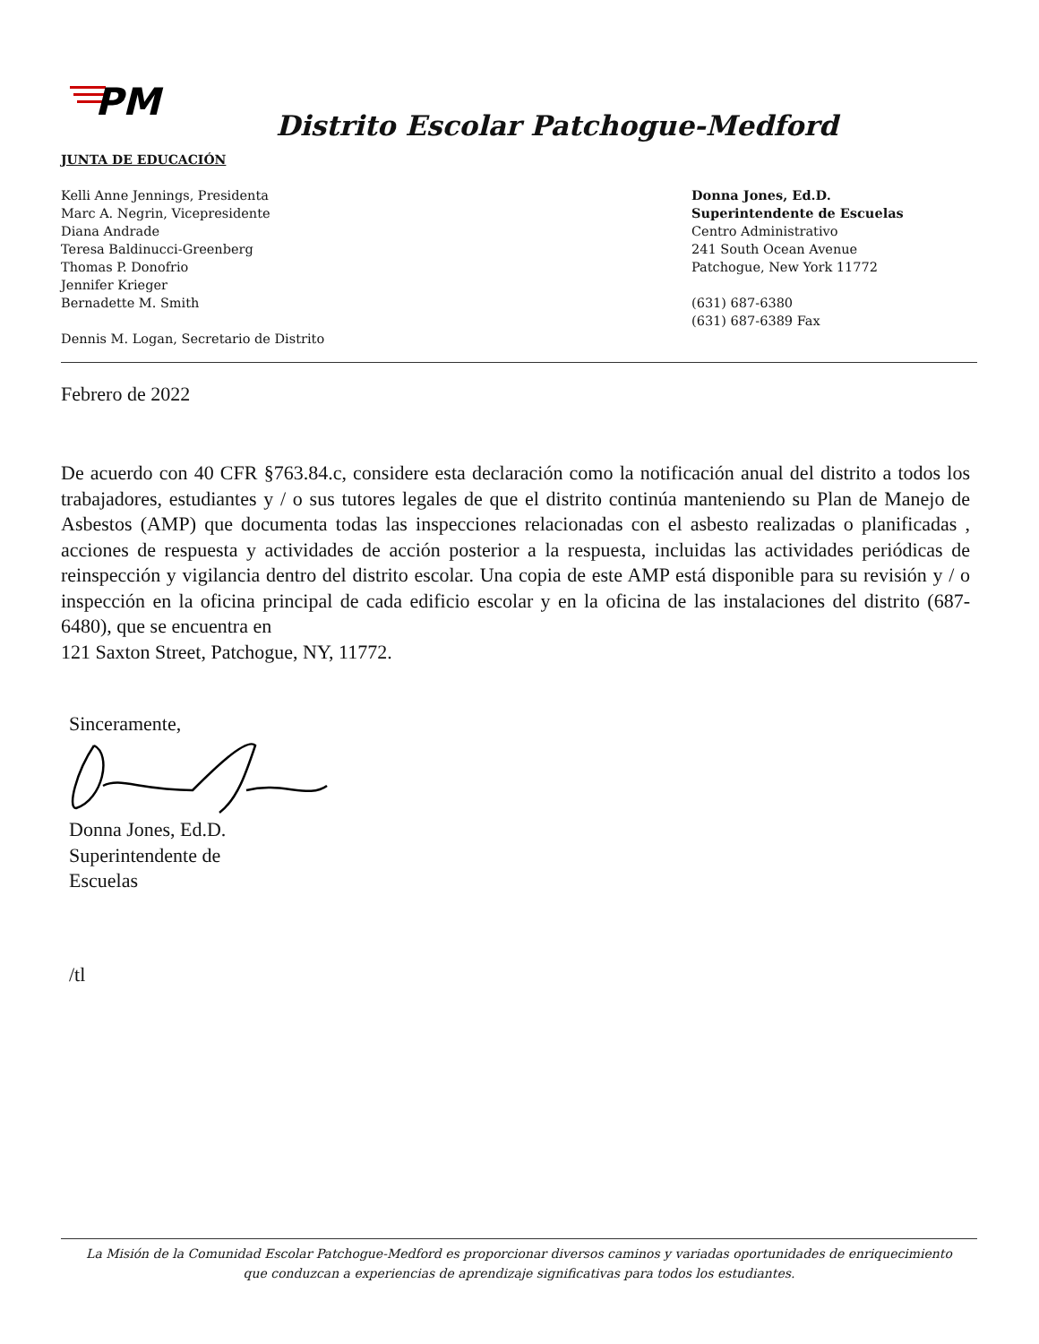PM
Distrito Escolar Patchogue-Medford
JUNTA DE EDUCACIÓN
Kelli Anne Jennings, Presidenta
Marc A. Negrin, Vicepresidente
Diana Andrade
Teresa Baldinucci-Greenberg
Thomas P. Donofrio
Jennifer Krieger
Bernadette M. Smith
Dennis M. Logan, Secretario de Distrito
Donna Jones, Ed.D.
Superintendente de Escuelas
Centro Administrativo
241 South Ocean Avenue
Patchogue, New York 11772
(631) 687-6380
(631) 687-6389 Fax
Febrero de 2022
De acuerdo con 40 CFR §763.84.c, considere esta declaración como la notificación anual del distrito a todos los trabajadores, estudiantes y / o sus tutores legales de que el distrito continúa manteniendo su Plan de Manejo de Asbestos (AMP) que documenta todas las inspecciones relacionadas con el asbesto realizadas o planificadas , acciones de respuesta y actividades de acción posterior a la respuesta, incluidas las actividades periódicas de reinspección y vigilancia dentro del distrito escolar. Una copia de este AMP está disponible para su revisión y / o inspección en la oficina principal de cada edificio escolar y en la oficina de las instalaciones del distrito (687-6480), que se encuentra en
121 Saxton Street, Patchogue, NY, 11772.
Sinceramente,
Donna Jones, Ed.D.
Superintendente de
Escuelas
/tl
La Misión de la Comunidad Escolar Patchogue-Medford es proporcionar diversos caminos y variadas oportunidades de enriquecimiento
que conduzcan a experiencias de aprendizaje significativas para todos los estudiantes.